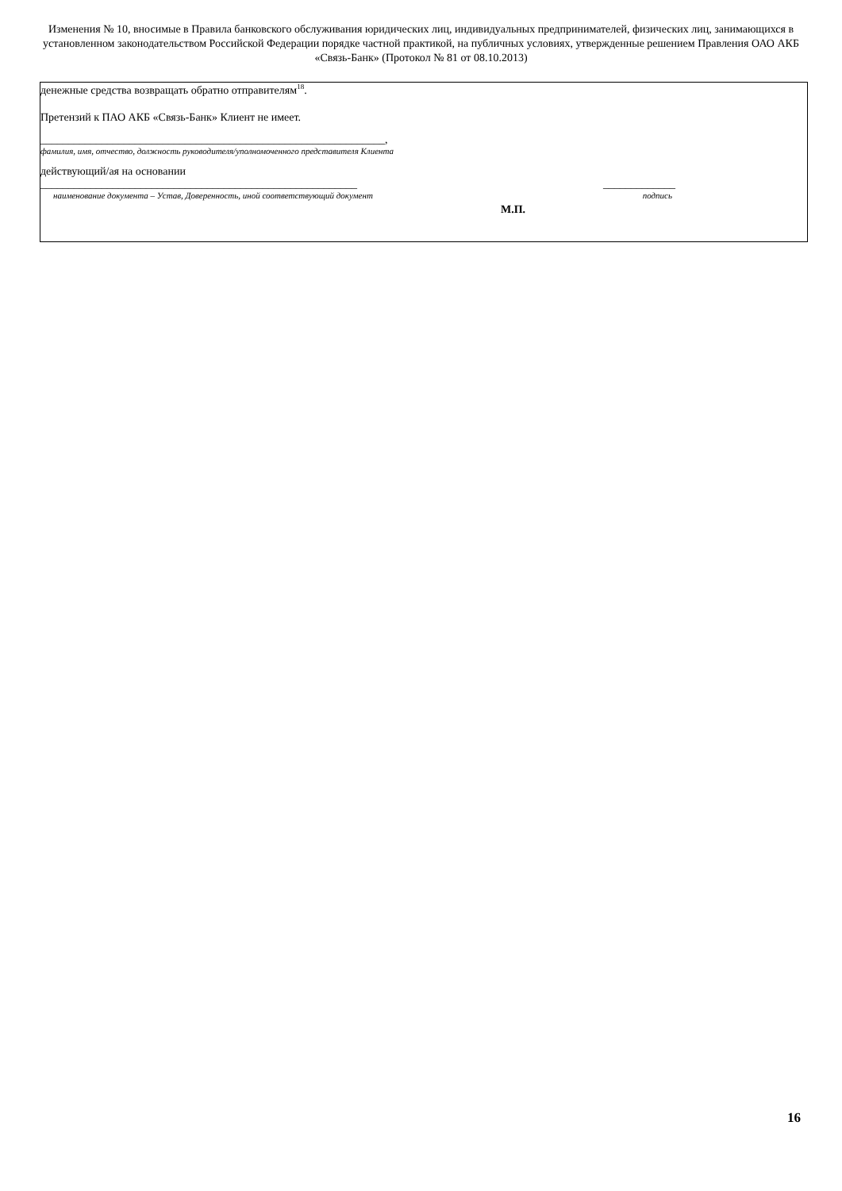Изменения № 10, вносимые в Правила банковского обслуживания юридических лиц, индивидуальных предпринимателей, физических лиц, занимающихся в установленном законодательством Российской Федерации порядке частной практикой, на публичных условиях, утвержденные решением Правления ОАО АКБ «Связь-Банк» (Протокол № 81 от 08.10.2013)
денежные средства возвращать обратно отправителям<sup>18</sup>.
Претензий к ПАО АКБ «Связь-Банк» Клиент не имеет.
______________________________________________________________,
фамилия, имя, отчество, должность руководителя/уполномоченного представителя Клиента
действующий/ая на основании
_________________________________________________________ _____________
наименование документа – Устав, Доверенность, иной соответствующий документ подпись
М.П.
16